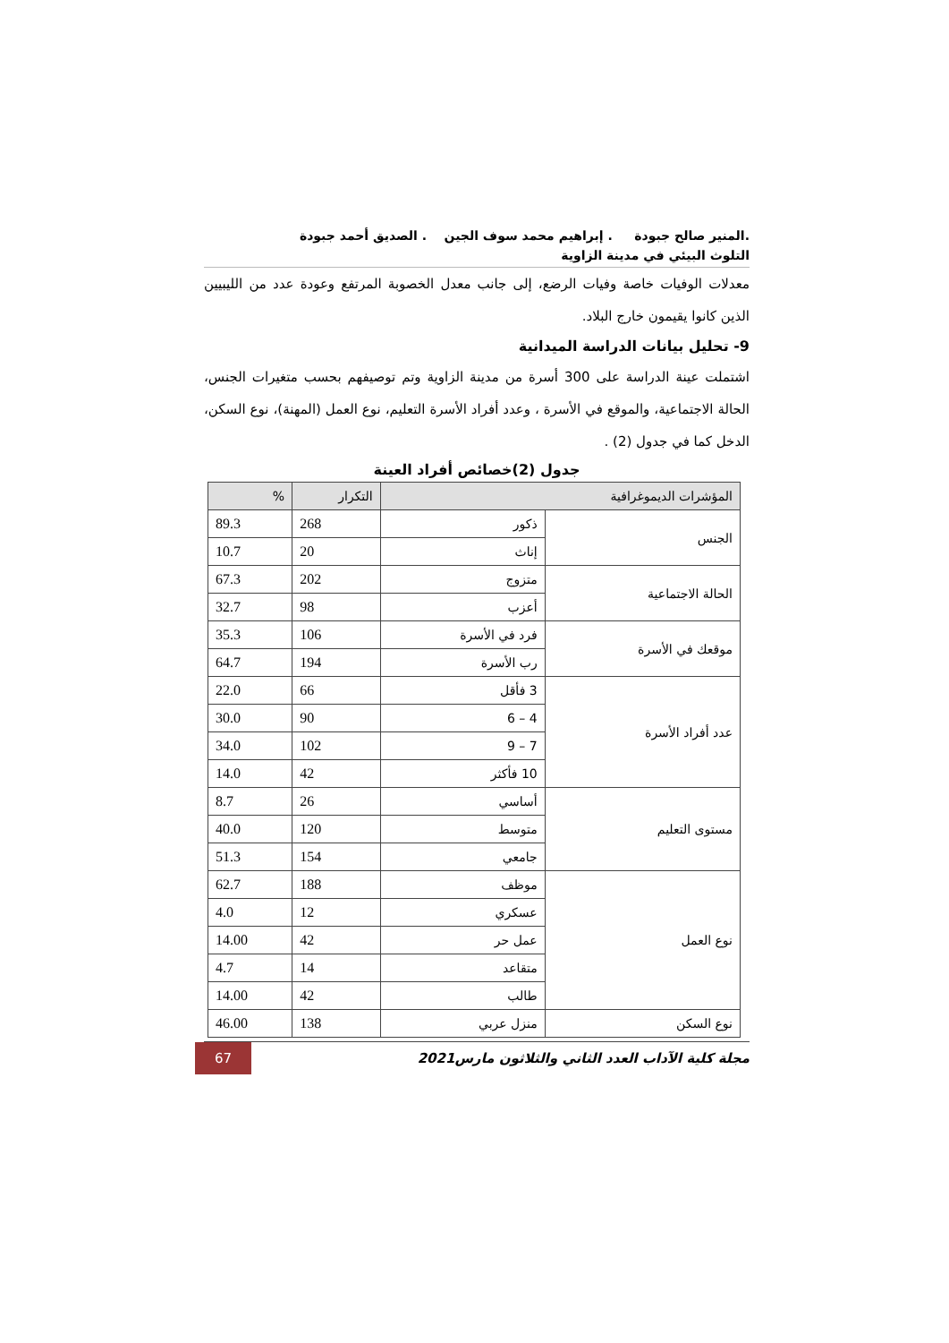.المنير صالح جبودة . إبراهيم محمد سوف الجين . الصديق أحمد جبودة
التلوث البيئي في مدينة الزاوية
معدلات الوفيات خاصة وفيات الرضع، إلى جانب معدل الخصوبة المرتفع وعودة عدد من الليبيين الذين كانوا يقيمون خارج البلاد.
9- تحليل بيانات الدراسة الميدانية
اشتملت عينة الدراسة على 300 أسرة من مدينة الزاوية وتم توصيفهم بحسب متغيرات الجنس، الحالة الاجتماعية، والموقع في الأسرة ، وعدد أفراد الأسرة التعليم، نوع العمل (المهنة)، نوع السكن، الدخل كما في جدول (2) .
جدول (2)خصائص أفراد العينة
| المؤشرات الديموغرافية | | التكرار | % |
| --- | --- | --- | --- |
| الجنس | ذكور | 268 | 89.3 |
| | إناث | 20 | 10.7 |
| الحالة الاجتماعية | متزوج | 202 | 67.3 |
| | أعزب | 98 | 32.7 |
| موقعك في الأسرة | فرد في الأسرة | 106 | 35.3 |
| | رب الأسرة | 194 | 64.7 |
| عدد أفراد الأسرة | 3 فأقل | 66 | 22.0 |
| | 4 – 6 | 90 | 30.0 |
| | 7 – 9 | 102 | 34.0 |
| | 10 فأكثر | 42 | 14.0 |
| مستوى التعليم | أساسي | 26 | 8.7 |
| | متوسط | 120 | 40.0 |
| | جامعي | 154 | 51.3 |
| نوع العمل | موظف | 188 | 62.7 |
| | عسكري | 12 | 4.0 |
| | عمل حر | 42 | 14.00 |
| | متقاعد | 14 | 4.7 |
| | طالب | 42 | 14.00 |
| نوع السكن | منزل عربي | 138 | 46.00 |
مجلة كلية الآداب العدد الثاني والثلاثون مارس2021
67